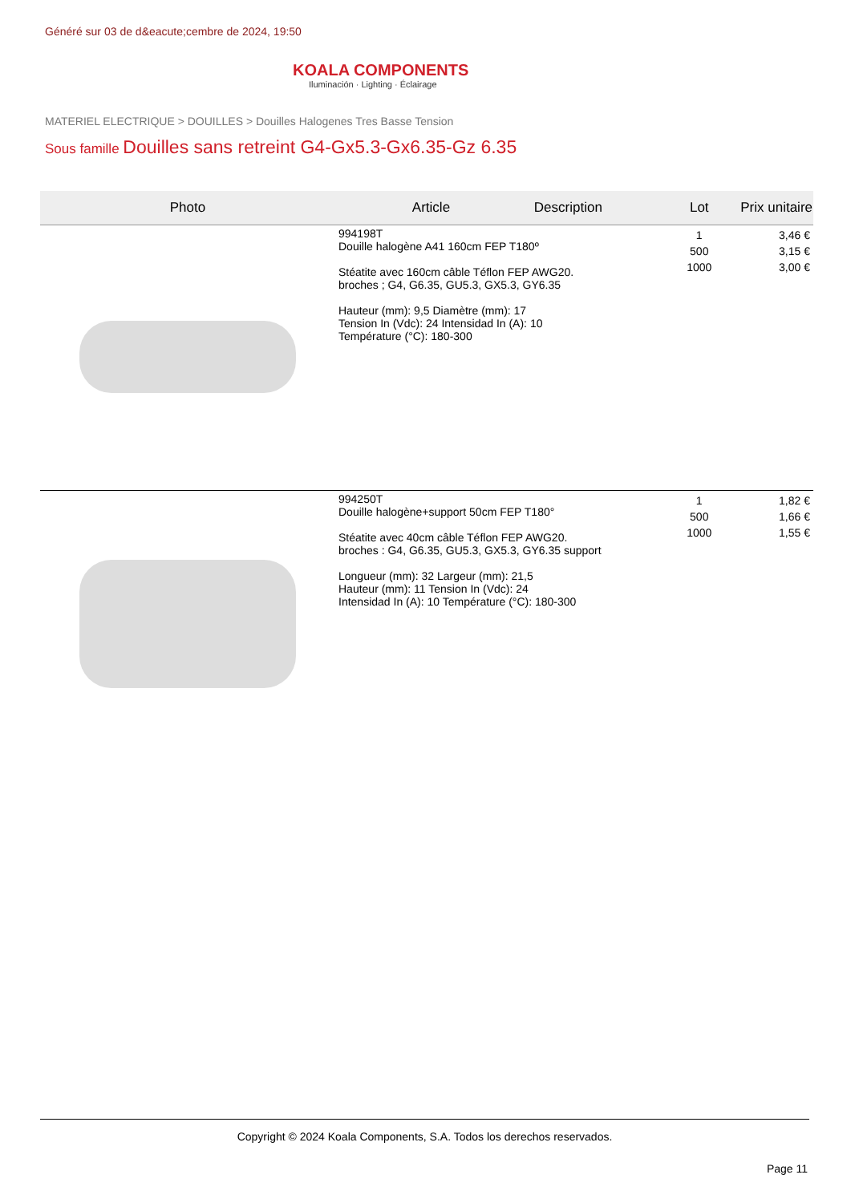Généré sur 03 de d&eacute;cembre de 2024, 19:50
KOALA COMPONENTS
Iluminación · Lighting · Éclairage
MATERIEL ELECTRIQUE > DOUILLES > Douilles Halogenes Tres Basse Tension
Sous famille Douilles sans retreint G4-Gx5.3-Gx6.35-Gz 6.35
| Photo | Article Description | Lot | Prix unitaire |
| --- | --- | --- | --- |
| | 994198T Douille halogène A41 160cm FEP T180º Stéatite avec 160cm câble Téflon FEP AWG20. broches ; G4, G6.35, GU5.3, GX5.3, GY6.35 Hauteur (mm): 9,5 Diamètre (mm): 17 Tension In (Vdc): 24 Intensidad In (A): 10 Température (°C): 180-300 | 1 500 1000 | 3,46 € 3,15 € 3,00 € |
| | 994250T Douille halogène+support 50cm FEP T180° Stéatite avec 40cm câble Téflon FEP AWG20. broches : G4, G6.35, GU5.3, GX5.3, GY6.35 support Longueur (mm): 32 Largeur (mm): 21,5 Hauteur (mm): 11 Tension In (Vdc): 24 Intensidad In (A): 10 Température (°C): 180-300 | 1 500 1000 | 1,82 € 1,66 € 1,55 € |
Copyright © 2024 Koala Components, S.A. Todos los derechos reservados.
Page 11